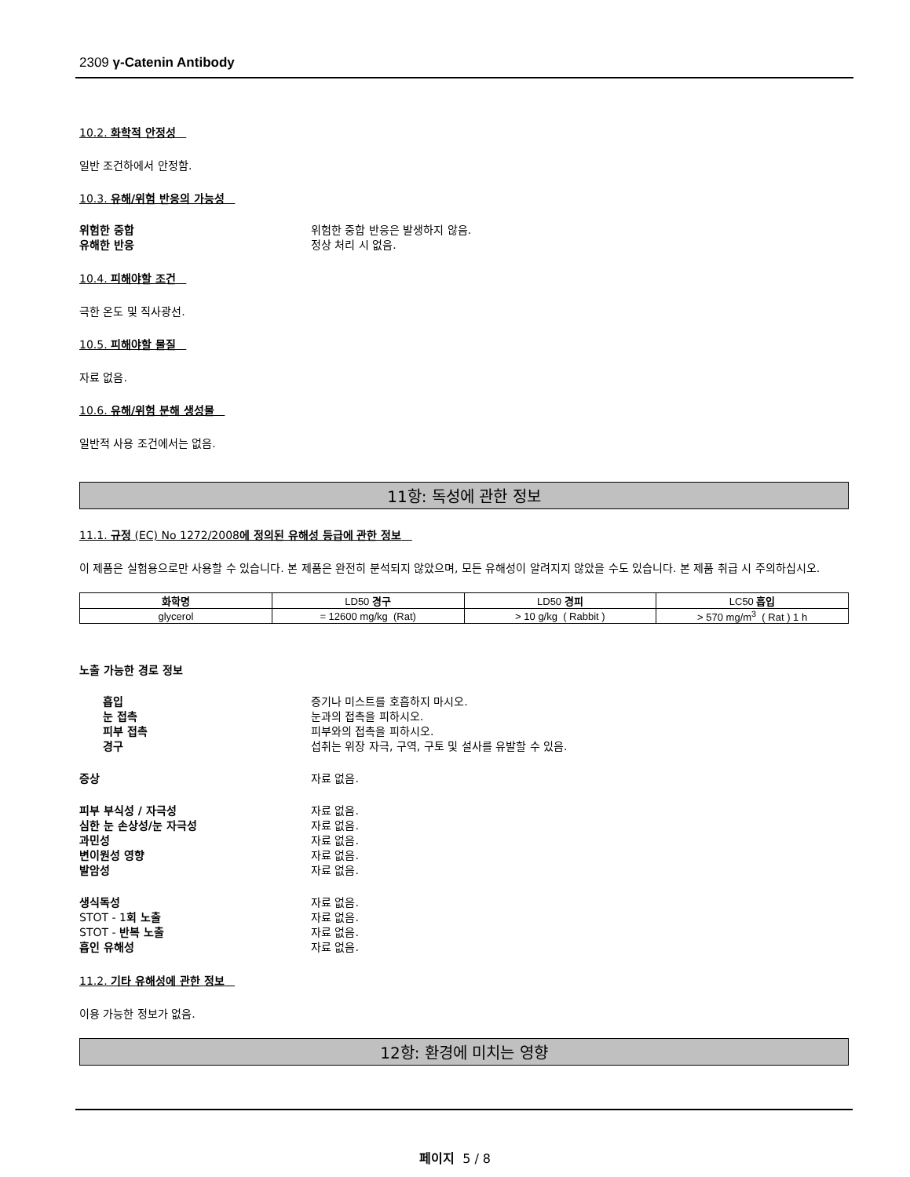2309 γ-Catenin Antibody
10.2. 화학적 안정성
일반 조건하에서 안정함.
10.3. 유해/위험 반응의 가능성
위험한 중합 위험한 중합 반응은 발생하지 않음.
유해한 반응 정상 처리 시 없음.
10.4. 피해야할 조건
극한 온도 및 직사광선.
10.5. 피해야할 물질
자료 없음.
10.6. 유해/위험 분해 생성물
일반적 사용 조건에서는 없음.
11항: 독성에 관한 정보
11.1. 규정 (EC) No 1272/2008에 정의된 유해성 등급에 관한 정보
이 제품은 실험용으로만 사용할 수 있습니다. 본 제품은 완전히 분석되지 않았으며, 모든 유해성이 알려지지 않았을 수도 있습니다. 본 제품 취급 시 주의하십시오.
| 화학명 | LD50 경구 | LD50 경피 | LC50 흡입 |
| --- | --- | --- | --- |
| glycerol | = 12600 mg/kg (Rat) | > 10 g/kg ( Rabbit ) | > 570 mg/m<sup>3</sup> ( Rat ) 1 h |
노출 가능한 경로 정보
흡입 증기나 미스트를 호흡하지 마시오.
눈 접촉 눈과의 접촉을 피하시오.
피부 접촉 피부와의 접촉을 피하시오.
경구 섭취는 위장 자극, 구역, 구토 및 설사를 유발할 수 있음.
증상 자료 없음.
피부 부식성 / 자극성 자료 없음.
심한 눈 손상성/눈 자극성 자료 없음.
과민성 자료 없음.
변이원성 영향 자료 없음.
발암성 자료 없음.
생식독성 자료 없음.
STOT - 1회 노출 자료 없음.
STOT - 반복 노출 자료 없음.
흡인 유해성 자료 없음.
11.2. 기타 유해성에 관한 정보
이용 가능한 정보가 없음.
12항: 환경에 미치는 영향
페이지 5 / 8